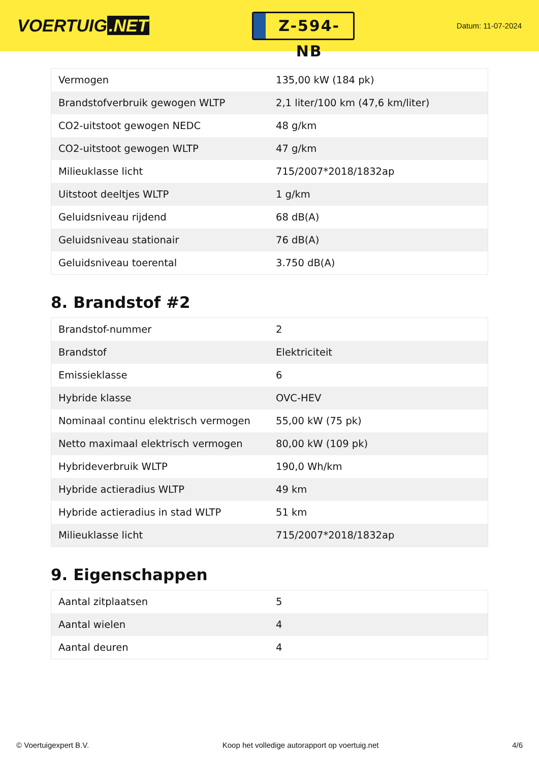VOERTUIG.NET
Z-594-NB
Datum: 11-07-2024
| Vermogen | 135,00 kW (184 pk) |
| Brandstofverbruik gewogen WLTP | 2,1 liter/100 km (47,6 km/liter) |
| CO2-uitstoot gewogen NEDC | 48 g/km |
| CO2-uitstoot gewogen WLTP | 47 g/km |
| Milieuklasse licht | 715/2007*2018/1832ap |
| Uitstoot deeltjes WLTP | 1 g/km |
| Geluidsniveau rijdend | 68 dB(A) |
| Geluidsniveau stationair | 76 dB(A) |
| Geluidsniveau toerental | 3.750 dB(A) |
8. Brandstof #2
| Brandstof-nummer | 2 |
| Brandstof | Elektriciteit |
| Emissieklasse | 6 |
| Hybride klasse | OVC-HEV |
| Nominaal continu elektrisch vermogen | 55,00 kW (75 pk) |
| Netto maximaal elektrisch vermogen | 80,00 kW (109 pk) |
| Hybrideverbruik WLTP | 190,0 Wh/km |
| Hybride actieradius WLTP | 49 km |
| Hybride actieradius in stad WLTP | 51 km |
| Milieuklasse licht | 715/2007*2018/1832ap |
9. Eigenschappen
| Aantal zitplaatsen | 5 |
| Aantal wielen | 4 |
| Aantal deuren | 4 |
© Voertuigexpert B.V. Koop het volledige autorapport op voertuig.net 4/6